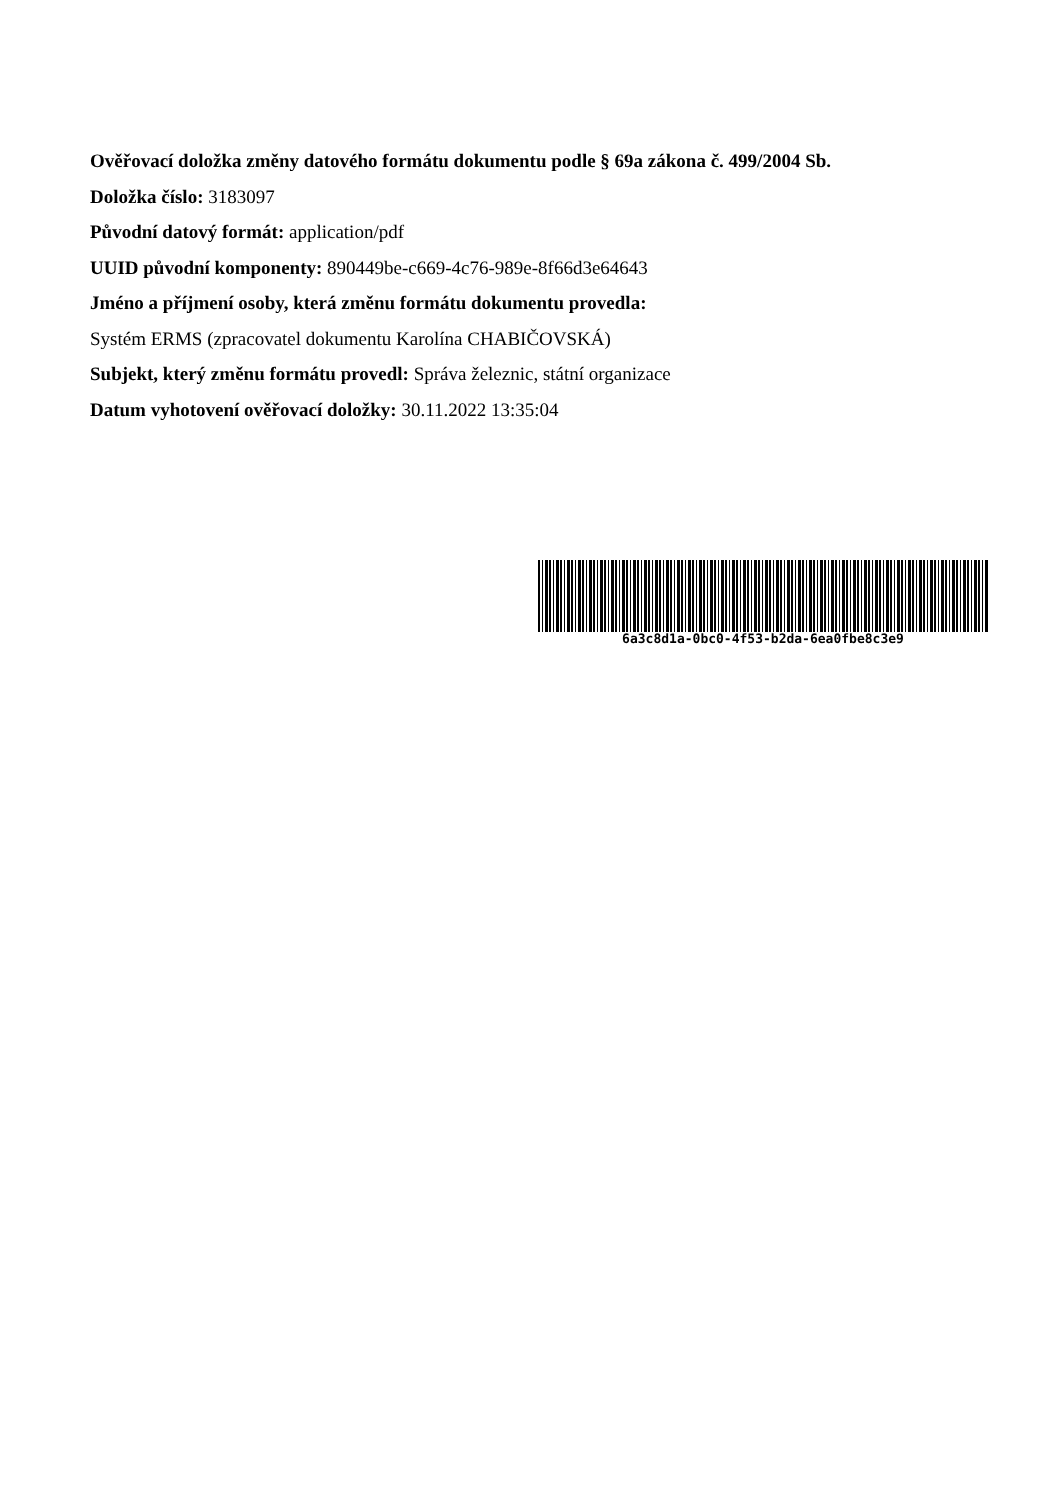Ověřovací doložka změny datového formátu dokumentu podle § 69a zákona č. 499/2004 Sb.
Doložka číslo: 3183097
Původní datový formát: application/pdf
UUID původní komponenty: 890449be-c669-4c76-989e-8f66d3e64643
Jméno a příjmení osoby, která změnu formátu dokumentu provedla:
Systém ERMS (zpracovatel dokumentu Karolína CHABIČOVSKÁ)
Subjekt, který změnu formátu provedl: Správa železnic, státní organizace
Datum vyhotovení ověřovací doložky: 30.11.2022 13:35:04
6a3c8d1a-0bc0-4f53-b2da-6ea0fbe8c3e9